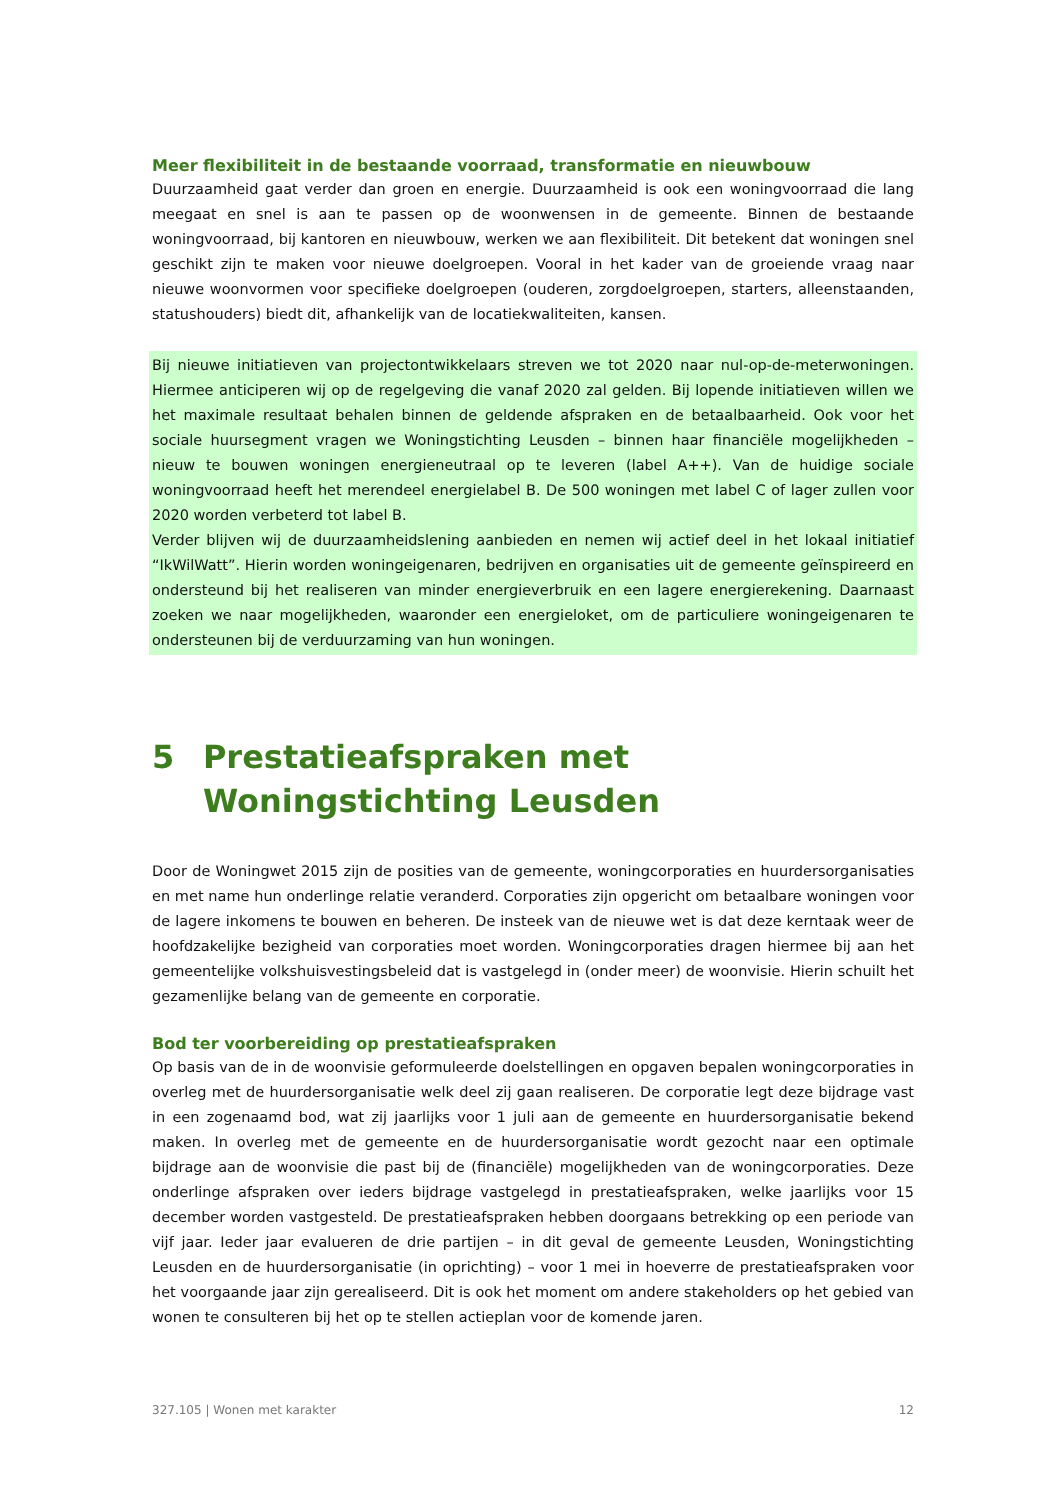Meer flexibiliteit in de bestaande voorraad, transformatie en nieuwbouw
Duurzaamheid gaat verder dan groen en energie. Duurzaamheid is ook een woningvoorraad die lang meegaat en snel is aan te passen op de woonwensen in de gemeente. Binnen de bestaande woningvoorraad, bij kantoren en nieuwbouw, werken we aan flexibiliteit. Dit betekent dat woningen snel geschikt zijn te maken voor nieuwe doelgroepen. Vooral in het kader van de groeiende vraag naar nieuwe woonvormen voor specifieke doelgroepen (ouderen, zorgdoelgroepen, starters, alleenstaanden, statushouders) biedt dit, afhankelijk van de locatiekwaliteiten, kansen.
Bij nieuwe initiatieven van projectontwikkelaars streven we tot 2020 naar nul-op-de-meterwoningen. Hiermee anticiperen wij op de regelgeving die vanaf 2020 zal gelden. Bij lopende initiatieven willen we het maximale resultaat behalen binnen de geldende afspraken en de betaalbaarheid. Ook voor het sociale huursegment vragen we Woningstichting Leusden – binnen haar financiële mogelijkheden – nieuw te bouwen woningen energieneutraal op te leveren (label A++). Van de huidige sociale woningvoorraad heeft het merendeel energielabel B. De 500 woningen met label C of lager zullen voor 2020 worden verbeterd tot label B.
Verder blijven wij de duurzaamheidslening aanbieden en nemen wij actief deel in het lokaal initiatief “IkWilWatt”. Hierin worden woningeigenaren, bedrijven en organisaties uit de gemeente geïnspireerd en ondersteund bij het realiseren van minder energieverbruik en een lagere energierekening. Daarnaast zoeken we naar mogelijkheden, waaronder een energieloket, om de particuliere woningeigenaren te ondersteunen bij de verduurzaming van hun woningen.
5 Prestatieafspraken met Woningstichting Leusden
Door de Woningwet 2015 zijn de posities van de gemeente, woningcorporaties en huurdersorganisaties en met name hun onderlinge relatie veranderd. Corporaties zijn opgericht om betaalbare woningen voor de lagere inkomens te bouwen en beheren. De insteek van de nieuwe wet is dat deze kerntaak weer de hoofdzakelijke bezigheid van corporaties moet worden. Woningcorporaties dragen hiermee bij aan het gemeentelijke volkshuisvestingsbeleid dat is vastgelegd in (onder meer) de woonvisie. Hierin schuilt het gezamenlijke belang van de gemeente en corporatie.
Bod ter voorbereiding op prestatieafspraken
Op basis van de in de woonvisie geformuleerde doelstellingen en opgaven bepalen woningcorporaties in overleg met de huurdersorganisatie welk deel zij gaan realiseren. De corporatie legt deze bijdrage vast in een zogenaamd bod, wat zij jaarlijks voor 1 juli aan de gemeente en huurdersorganisatie bekend maken. In overleg met de gemeente en de huurdersorganisatie wordt gezocht naar een optimale bijdrage aan de woonvisie die past bij de (financiële) mogelijkheden van de woningcorporaties. Deze onderlinge afspraken over ieders bijdrage vastgelegd in prestatieafspraken, welke jaarlijks voor 15 december worden vastgesteld. De prestatieafspraken hebben doorgaans betrekking op een periode van vijf jaar. Ieder jaar evalueren de drie partijen – in dit geval de gemeente Leusden, Woningstichting Leusden en de huurdersorganisatie (in oprichting) – voor 1 mei in hoeverre de prestatieafspraken voor het voorgaande jaar zijn gerealiseerd. Dit is ook het moment om andere stakeholders op het gebied van wonen te consulteren bij het op te stellen actieplan voor de komende jaren.
327.105 | Wonen met karakter 12